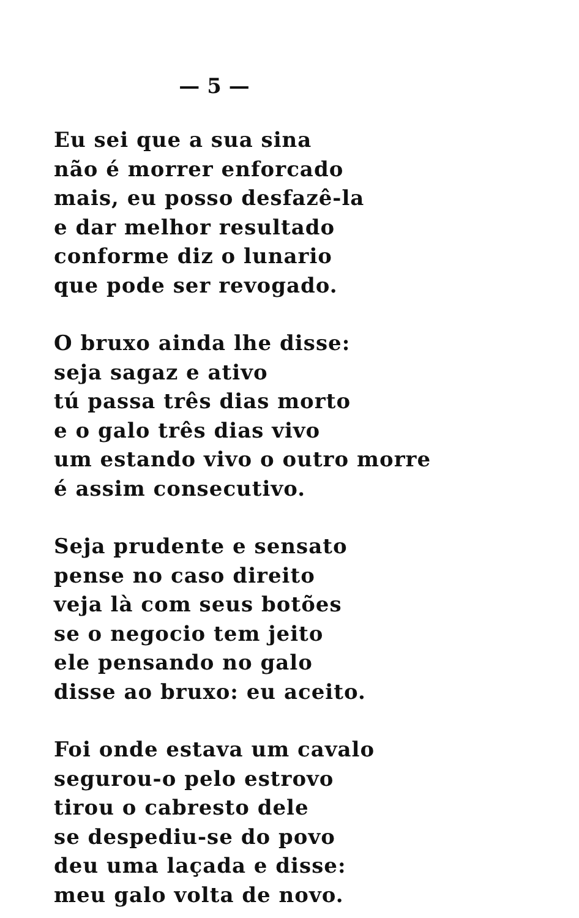— 5 —
Eu sei que a sua sina
não é morrer enforcado
mais, eu posso desfazê-la
e dar melhor resultado
conforme diz o lunario
que pode ser revogado.
O bruxo ainda lhe disse:
seja sagaz e ativo
tú passa três dias morto
e o galo três dias vivo
um estando vivo o outro morre
é assim consecutivo.
Seja prudente e sensato
pense no caso direito
veja là com seus botões
se o negocio tem jeito
ele pensando no galo
disse ao bruxo: eu aceito.
Foi onde estava um cavalo
segurou-o pelo estrovo
tirou o cabresto dele
se despediu-se do povo
deu uma laçada e disse:
meu galo volta de novo.